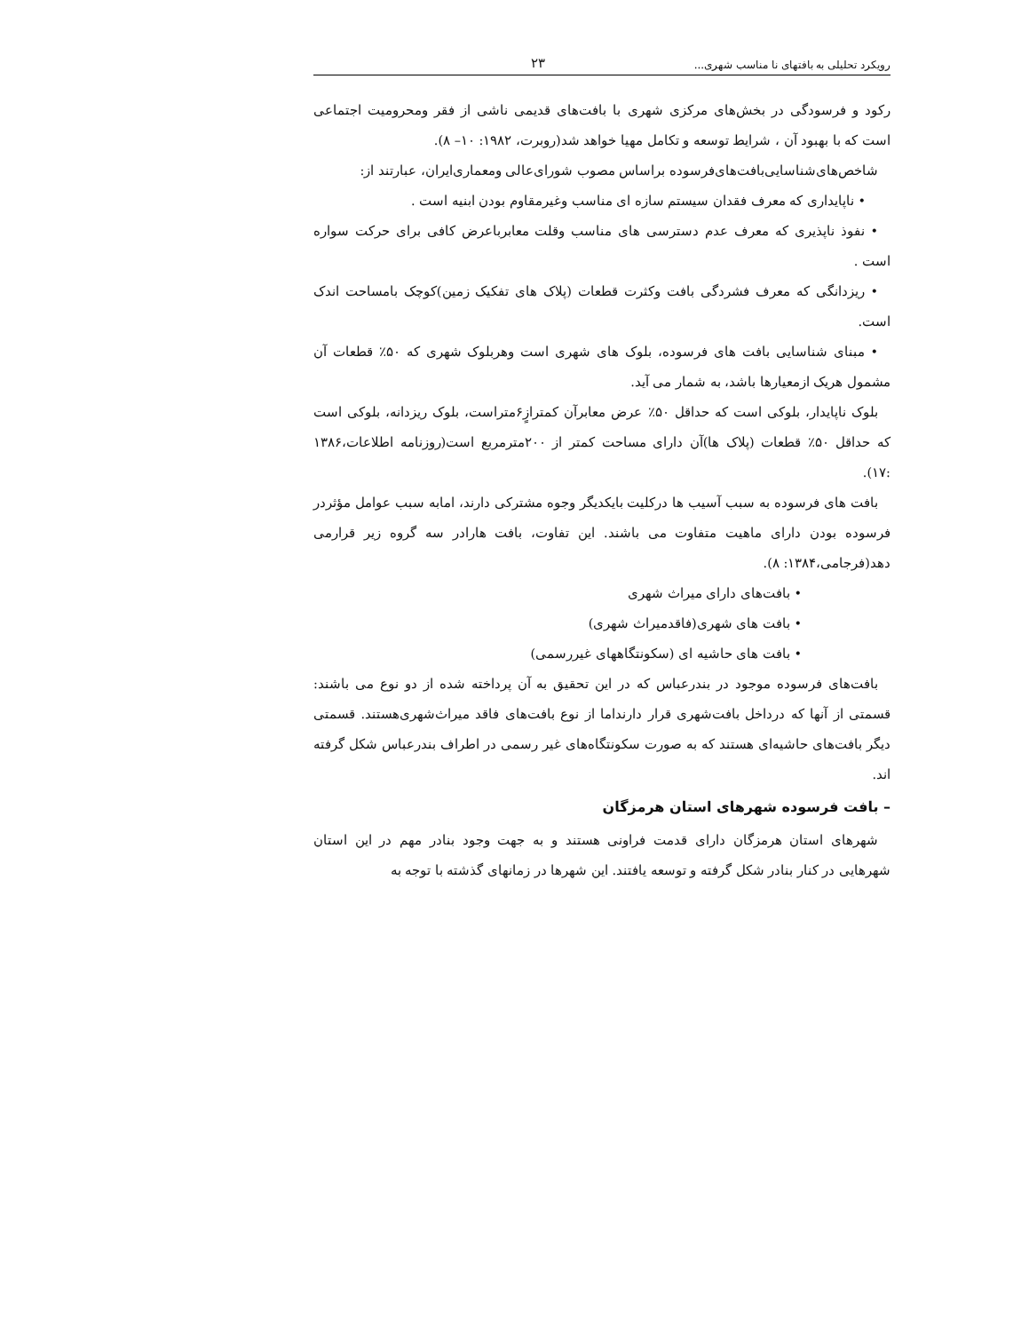رویکرد تحلیلی به بافتهای نا مناسب شهری... ۲۳
رکود و فرسودگی در بخش‌های مرکزی شهری با بافت‌های قدیمی ناشی از فقر ومحرومیت اجتماعی است که با بهبود آن ، شرایط توسعه و تکامل مهیا خواهد شد(روبرت، ۱۹۸۲: ۱۰– ۸).
شاخص‌های‌شناسایی‌بافت‌های‌فرسوده براساس مصوب شورای‌عالی ومعماری‌ایران، عبارتند از:
• ناپایداری که معرف فقدان سیستم سازه ای مناسب وغیرمقاوم بودن ابنیه است .
• نفوذ ناپذیری که معرف عدم دسترسی های مناسب وقلت معابرباعرض کافی برای حرکت سواره است .
• ریزدانگی که معرف فشردگی بافت وکثرت قطعات (پلاک های تفکیک زمین)کوچک بامساحت اندک است.
• مبنای شناسایی بافت های فرسوده، بلوک های شهری است وهربلوک شهری که ۵۰٪ قطعات آن مشمول هریک ازمعیارها باشد، به شمار می آید.
بلوک ناپایدار، بلوکی است که حداقل ۵۰٪ عرض معابرآن کمترازٍ۶متراست، بلوک ریزدانه، بلوکی است که حداقل ۵۰٪ قطعات (پلاک ها)آن دارای مساحت کمتر از ۲۰۰مترمربع است(روزنامه اطلاعات،۱۳۸۶ :۱۷).
بافت های فرسوده به سبب آسیب ها درکلیت بایکدیگر وجوه مشترکی دارند، امابه سبب عوامل مؤثردر فرسوده بودن دارای ماهیت متفاوت می باشند. این تفاوت، بافت هارادر سه گروه زیر قرارمی دهد(فرجامی،۱۳۸۴: ۸).
• بافت‌های دارای میراث شهری
• بافت های شهری(فاقدمیراث شهری)
• بافت های حاشیه ای (سکونتگاههای غیررسمی)
بافت‌های فرسوده موجود در بندرعباس که در این تحقیق به آن پرداخته شده از دو نوع می باشند: قسمتی از آنها که درداخل بافت‌شهری قرار دارنداما از نوع بافت‌های فاقد میراث‌شهری‌هستند. قسمتی دیگر بافت‌های حاشیه‌ای هستند که به صورت سکونتگاه‌های غیر رسمی در اطراف بندرعباس شکل گرفته اند.
– بافت فرسوده شهرهای استان هرمزگان
شهرهای استان هرمزگان دارای قدمت فراونی هستند و به جهت وجود بنادر مهم در این استان شهرهایی در کنار بنادر شکل گرفته و توسعه یافتند. این شهرها در زمانهای گذشته با توجه به